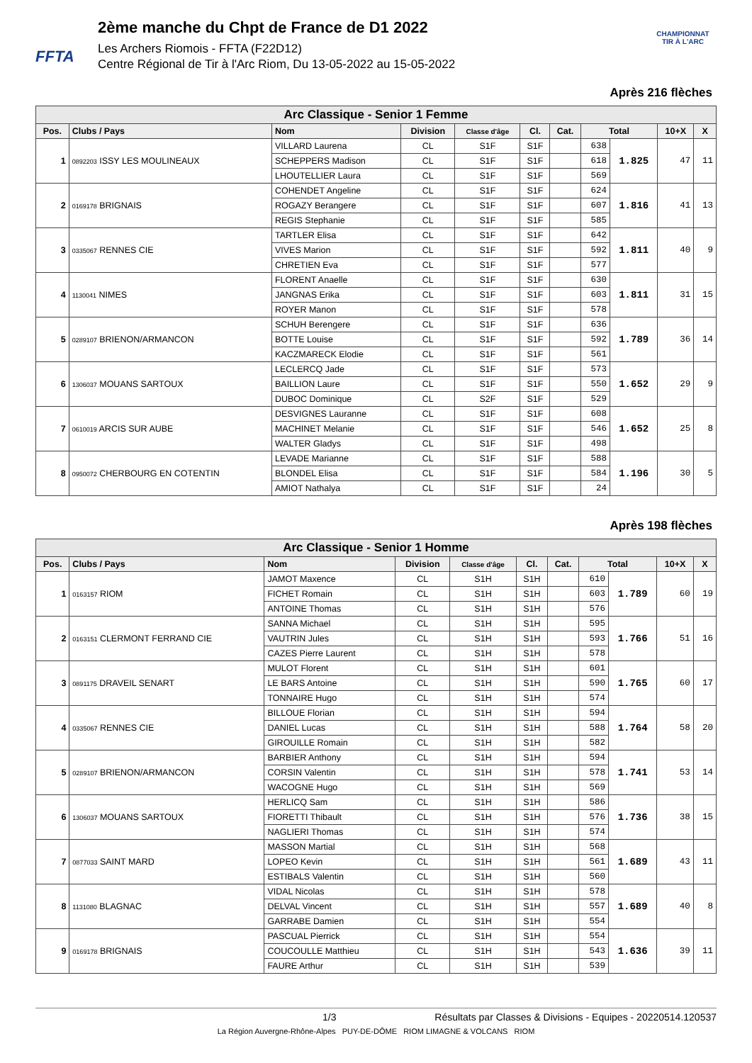FFTA
2ème manche du Chpt de France de D1 2022
Les Archers Riomois - FFTA (F22D12)
Centre Régional de Tir à l'Arc Riom, Du 13-05-2022 au 15-05-2022
CHAMPIONNAT
TIR À L'ARC
Après 216 flèches
| Arc Classique - Senior 1 Femme | | | | | | | | | | |
| --- | --- | --- | --- | --- | --- | --- | --- | --- | --- | --- |
| Pos. | Clubs / Pays | Nom | Division | Classe d'âge | Cl. | Cat. | Total | | 10+X | X |
| 1 | 0892203 ISSY LES MOULINEAUX | VILLARD Laurena | CL | S1F | S1F | | 638 | 1.825 | 47 | 11 |
| | | SCHEPPERS Madison | CL | S1F | S1F | | 618 | | | |
| | | LHOUTELLIER Laura | CL | S1F | S1F | | 569 | | | |
| 2 | 0169178 BRIGNAIS | COHENDET Angeline | CL | S1F | S1F | | 624 | 1.816 | 41 | 13 |
| | | ROGAZY Berangere | CL | S1F | S1F | | 607 | | | |
| | | REGIS Stephanie | CL | S1F | S1F | | 585 | | | |
| 3 | 0335067 RENNES CIE | TARTLER Elisa | CL | S1F | S1F | | 642 | 1.811 | 40 | 9 |
| | | VIVES Marion | CL | S1F | S1F | | 592 | | | |
| | | CHRETIEN Eva | CL | S1F | S1F | | 577 | | | |
| 4 | 1130041 NIMES | FLORENT Anaelle | CL | S1F | S1F | | 630 | 1.811 | 31 | 15 |
| | | JANGNAS Erika | CL | S1F | S1F | | 603 | | | |
| | | ROYER Manon | CL | S1F | S1F | | 578 | | | |
| 5 | 0289107 BRIENON/ARMANCON | SCHUH Berengere | CL | S1F | S1F | | 636 | 1.789 | 36 | 14 |
| | | BOTTE Louise | CL | S1F | S1F | | 592 | | | |
| | | KACZMARECK Elodie | CL | S1F | S1F | | 561 | | | |
| 6 | 1306037 MOUANS SARTOUX | LECLERCQ Jade | CL | S1F | S1F | | 573 | 1.652 | 29 | 9 |
| | | BAILLION Laure | CL | S1F | S1F | | 550 | | | |
| | | DUBOC Dominique | CL | S2F | S1F | | 529 | | | |
| 7 | 0610019 ARCIS SUR AUBE | DESVIGNES Lauranne | CL | S1F | S1F | | 608 | 1.652 | 25 | 8 |
| | | MACHINET Melanie | CL | S1F | S1F | | 546 | | | |
| | | WALTER Gladys | CL | S1F | S1F | | 498 | | | |
| 8 | 0950072 CHERBOURG EN COTENTIN | LEVADE Marianne | CL | S1F | S1F | | 588 | 1.196 | 30 | 5 |
| | | BLONDEL Elisa | CL | S1F | S1F | | 584 | | | |
| | | AMIOT Nathalya | CL | S1F | S1F | | 24 | | | |
Après 198 flèches
| Arc Classique - Senior 1 Homme | | | | | | | | | | |
| --- | --- | --- | --- | --- | --- | --- | --- | --- | --- | --- |
| Pos. | Clubs / Pays | Nom | Division | Classe d'âge | Cl. | Cat. | Total | | 10+X | X |
| 1 | 0163157 RIOM | JAMOT Maxence | CL | S1H | S1H | | 610 | 1.789 | 60 | 19 |
| | | FICHET Romain | CL | S1H | S1H | | 603 | | | |
| | | ANTOINE Thomas | CL | S1H | S1H | | 576 | | | |
| 2 | 0163151 CLERMONT FERRAND CIE | SANNA Michael | CL | S1H | S1H | | 595 | 1.766 | 51 | 16 |
| | | VAUTRIN Jules | CL | S1H | S1H | | 593 | | | |
| | | CAZES Pierre Laurent | CL | S1H | S1H | | 578 | | | |
| 3 | 0891175 DRAVEIL SENART | MULOT Florent | CL | S1H | S1H | | 601 | 1.765 | 60 | 17 |
| | | LE BARS Antoine | CL | S1H | S1H | | 590 | | | |
| | | TONNAIRE Hugo | CL | S1H | S1H | | 574 | | | |
| 4 | 0335067 RENNES CIE | BILLOUE Florian | CL | S1H | S1H | | 594 | 1.764 | 58 | 20 |
| | | DANIEL Lucas | CL | S1H | S1H | | 588 | | | |
| | | GIROUILLE Romain | CL | S1H | S1H | | 582 | | | |
| 5 | 0289107 BRIENON/ARMANCON | BARBIER Anthony | CL | S1H | S1H | | 594 | 1.741 | 53 | 14 |
| | | CORSIN Valentin | CL | S1H | S1H | | 578 | | | |
| | | WACOGNE Hugo | CL | S1H | S1H | | 569 | | | |
| 6 | 1306037 MOUANS SARTOUX | HERLICQ Sam | CL | S1H | S1H | | 586 | 1.736 | 38 | 15 |
| | | FIORETTI Thibault | CL | S1H | S1H | | 576 | | | |
| | | NAGLIERI Thomas | CL | S1H | S1H | | 574 | | | |
| 7 | 0877033 SAINT MARD | MASSON Martial | CL | S1H | S1H | | 568 | 1.689 | 43 | 11 |
| | | LOPEO Kevin | CL | S1H | S1H | | 561 | | | |
| | | ESTIBALS Valentin | CL | S1H | S1H | | 560 | | | |
| 8 | 1131080 BLAGNAC | VIDAL Nicolas | CL | S1H | S1H | | 578 | 1.689 | 40 | 8 |
| | | DELVAL Vincent | CL | S1H | S1H | | 557 | | | |
| | | GARRABE Damien | CL | S1H | S1H | | 554 | | | |
| 9 | 0169178 BRIGNAIS | PASCUAL Pierrick | CL | S1H | S1H | | 554 | 1.636 | 39 | 11 |
| | | COUCOULLE Matthieu | CL | S1H | S1H | | 543 | | | |
| | | FAURE Arthur | CL | S1H | S1H | | 539 | | | |
1/3 Résultats par Classes & Divisions - Equipes - 20220514.120537
La Région Auvergne-Rhône-Alpes PUY-DE-DÔME RIOM LIMAGNE & VOLCANS RIOM